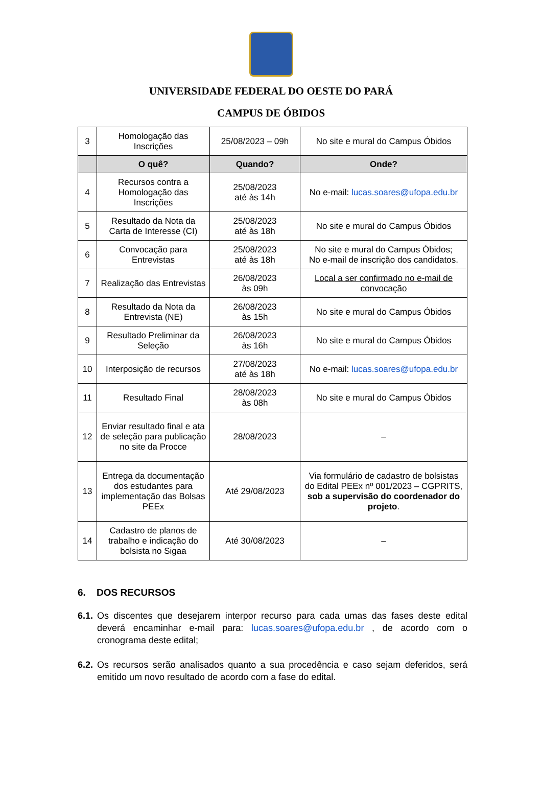UNIVERSIDADE FEDERAL DO OESTE DO PARÁ
CAMPUS DE ÓBIDOS
| 3 | Homologação das Inscrições | 25/08/2023 – 09h | No site e mural do Campus Óbidos |
| | O quê? | Quando? | Onde? |
| 4 | Recursos contra a Homologação das Inscrições | 25/08/2023 até às 14h | No e-mail: lucas.soares@ufopa.edu.br |
| 5 | Resultado da Nota da Carta de Interesse (CI) | 25/08/2023 até às 18h | No site e mural do Campus Óbidos |
| 6 | Convocação para Entrevistas | 25/08/2023 até às 18h | No site e mural do Campus Óbidos; No e-mail de inscrição dos candidatos. |
| 7 | Realização das Entrevistas | 26/08/2023 às 09h | Local a ser confirmado no e-mail de convocação |
| 8 | Resultado da Nota da Entrevista (NE) | 26/08/2023 às 15h | No site e mural do Campus Óbidos |
| 9 | Resultado Preliminar da Seleção | 26/08/2023 às 16h | No site e mural do Campus Óbidos |
| 10 | Interposição de recursos | 27/08/2023 até às 18h | No e-mail: lucas.soares@ufopa.edu.br |
| 11 | Resultado Final | 28/08/2023 às 08h | No site e mural do Campus Óbidos |
| 12 | Enviar resultado final e ata de seleção para publicação no site da Procce | 28/08/2023 | – |
| 13 | Entrega da documentação dos estudantes para implementação das Bolsas PEEx | Até 29/08/2023 | Via formulário de cadastro de bolsistas do Edital PEEx nº 001/2023 – CGPRITS, sob a supervisão do coordenador do projeto . |
| 14 | Cadastro de planos de trabalho e indicação do bolsista no Sigaa | Até 30/08/2023 | – |
6. DOS RECURSOS
6.1. Os discentes que desejarem interpor recurso para cada umas das fases deste edital deverá encaminhar e-mail para: lucas.soares@ufopa.edu.br , de acordo com o cronograma deste edital;
6.2. Os recursos serão analisados quanto a sua procedência e caso sejam deferidos, será emitido um novo resultado de acordo com a fase do edital.